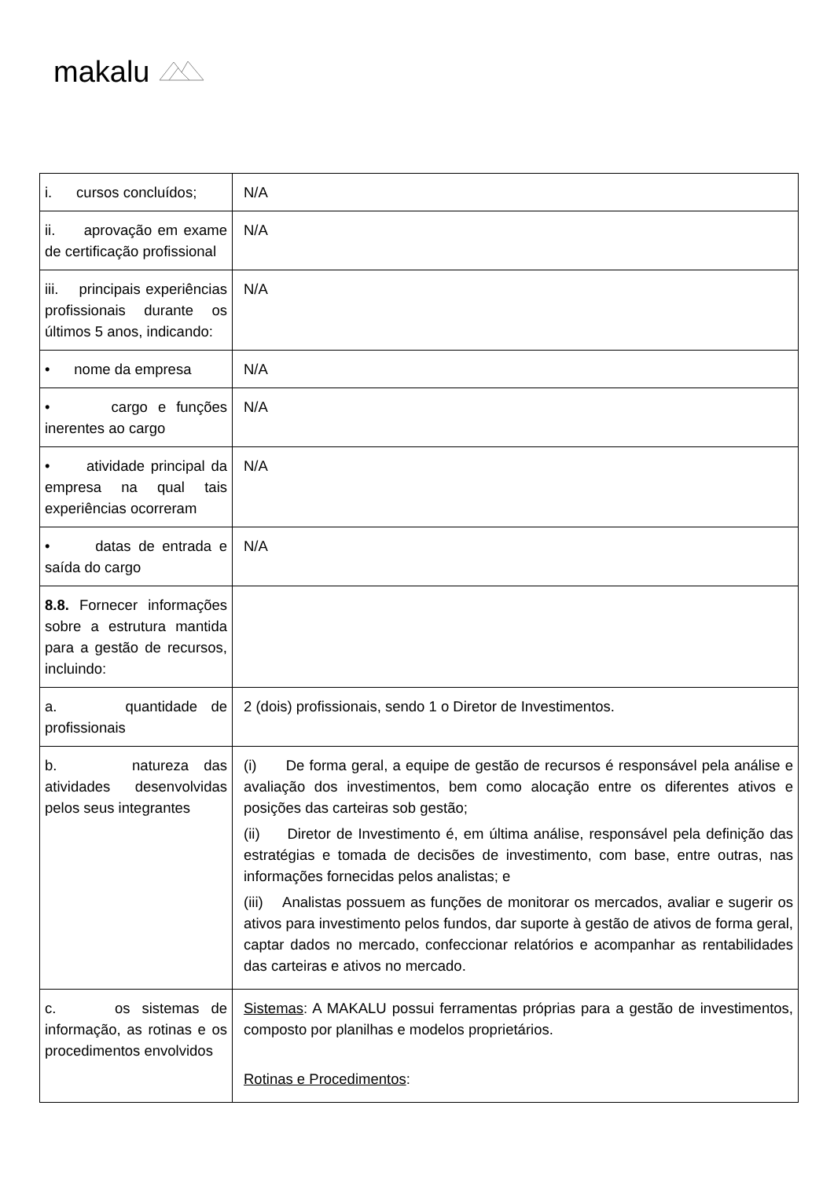makalu
| i. cursos concluídos; | N/A |
| ii. aprovação em exame de certificação profissional | N/A |
| iii. principais experiências profissionais durante os últimos 5 anos, indicando: | N/A |
| • nome da empresa | N/A |
| • cargo e funções inerentes ao cargo | N/A |
| • atividade principal da empresa na qual tais experiências ocorreram | N/A |
| • datas de entrada e saída do cargo | N/A |
| 8.8. Fornecer informações sobre a estrutura mantida para a gestão de recursos, incluindo: | |
| a. quantidade de profissionais | 2 (dois) profissionais, sendo 1 o Diretor de Investimentos. |
| b. natureza das atividades desenvolvidas pelos seus integrantes | (i) De forma geral, a equipe de gestão de recursos é responsável pela análise e avaliação dos investimentos, bem como alocação entre os diferentes ativos e posições das carteiras sob gestão; (ii) Diretor de Investimento é, em última análise, responsável pela definição das estratégias e tomada de decisões de investimento, com base, entre outras, nas informações fornecidas pelos analistas; e (iii) Analistas possuem as funções de monitorar os mercados, avaliar e sugerir os ativos para investimento pelos fundos, dar suporte à gestão de ativos de forma geral, captar dados no mercado, confeccionar relatórios e acompanhar as rentabilidades das carteiras e ativos no mercado. |
| c. os sistemas de informação, as rotinas e os procedimentos envolvidos | Sistemas : A MAKALU possui ferramentas próprias para a gestão de investimentos, composto por planilhas e modelos proprietários. Rotinas e Procedimentos : |